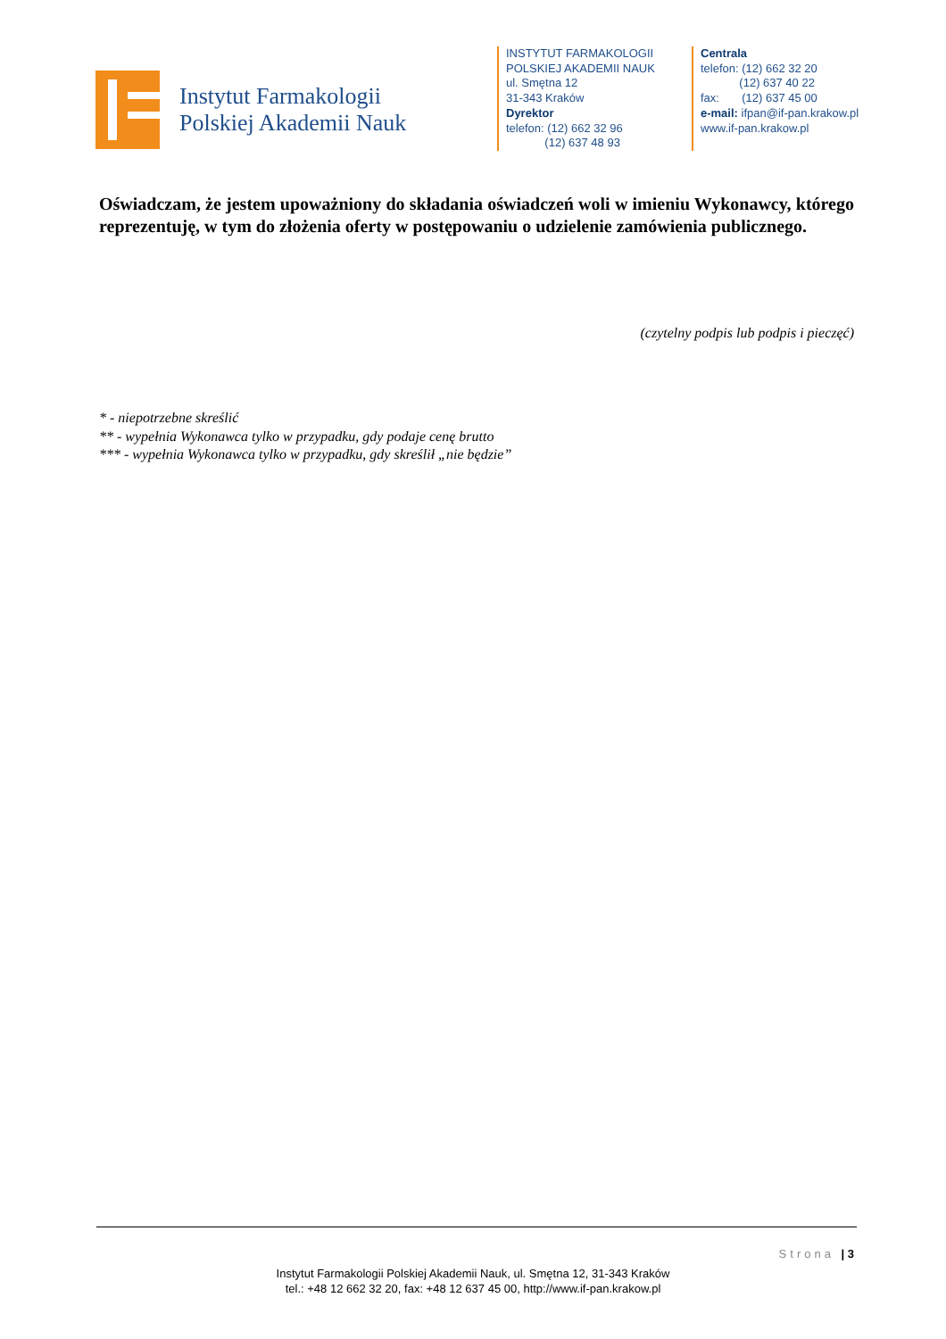Instytut Farmakologii
Polskiej Akademii Nauk
INSTYTUT FARMAKOLOGII
POLSKIEJ AKADEMII NAUK
ul. Smętna 12
31-343 Kraków
Dyrektor
telefon: (12) 662 32 96
(12) 637 48 93
Centrala
telefon: (12) 662 32 20
(12) 637 40 22
fax: (12) 637 45 00
e-mail: ifpan@if-pan.krakow.pl
www.if-pan.krakow.pl
Oświadczam, że jestem upoważniony do składania oświadczeń woli w imieniu Wykonawcy, którego reprezentuję, w tym do złożenia oferty w postępowaniu o udzielenie zamówienia publicznego.
(czytelny podpis lub podpis i pieczęć)
* - niepotrzebne skreślić
** - wypełnia Wykonawca tylko w przypadku, gdy podaje cenę brutto
*** - wypełnia Wykonawca tylko w przypadku, gdy skreślił „nie będzie”
Strona | 3
Instytut Farmakologii Polskiej Akademii Nauk, ul. Smętna 12, 31-343 Kraków
tel.: +48 12 662 32 20, fax: +48 12 637 45 00, http://www.if-pan.krakow.pl